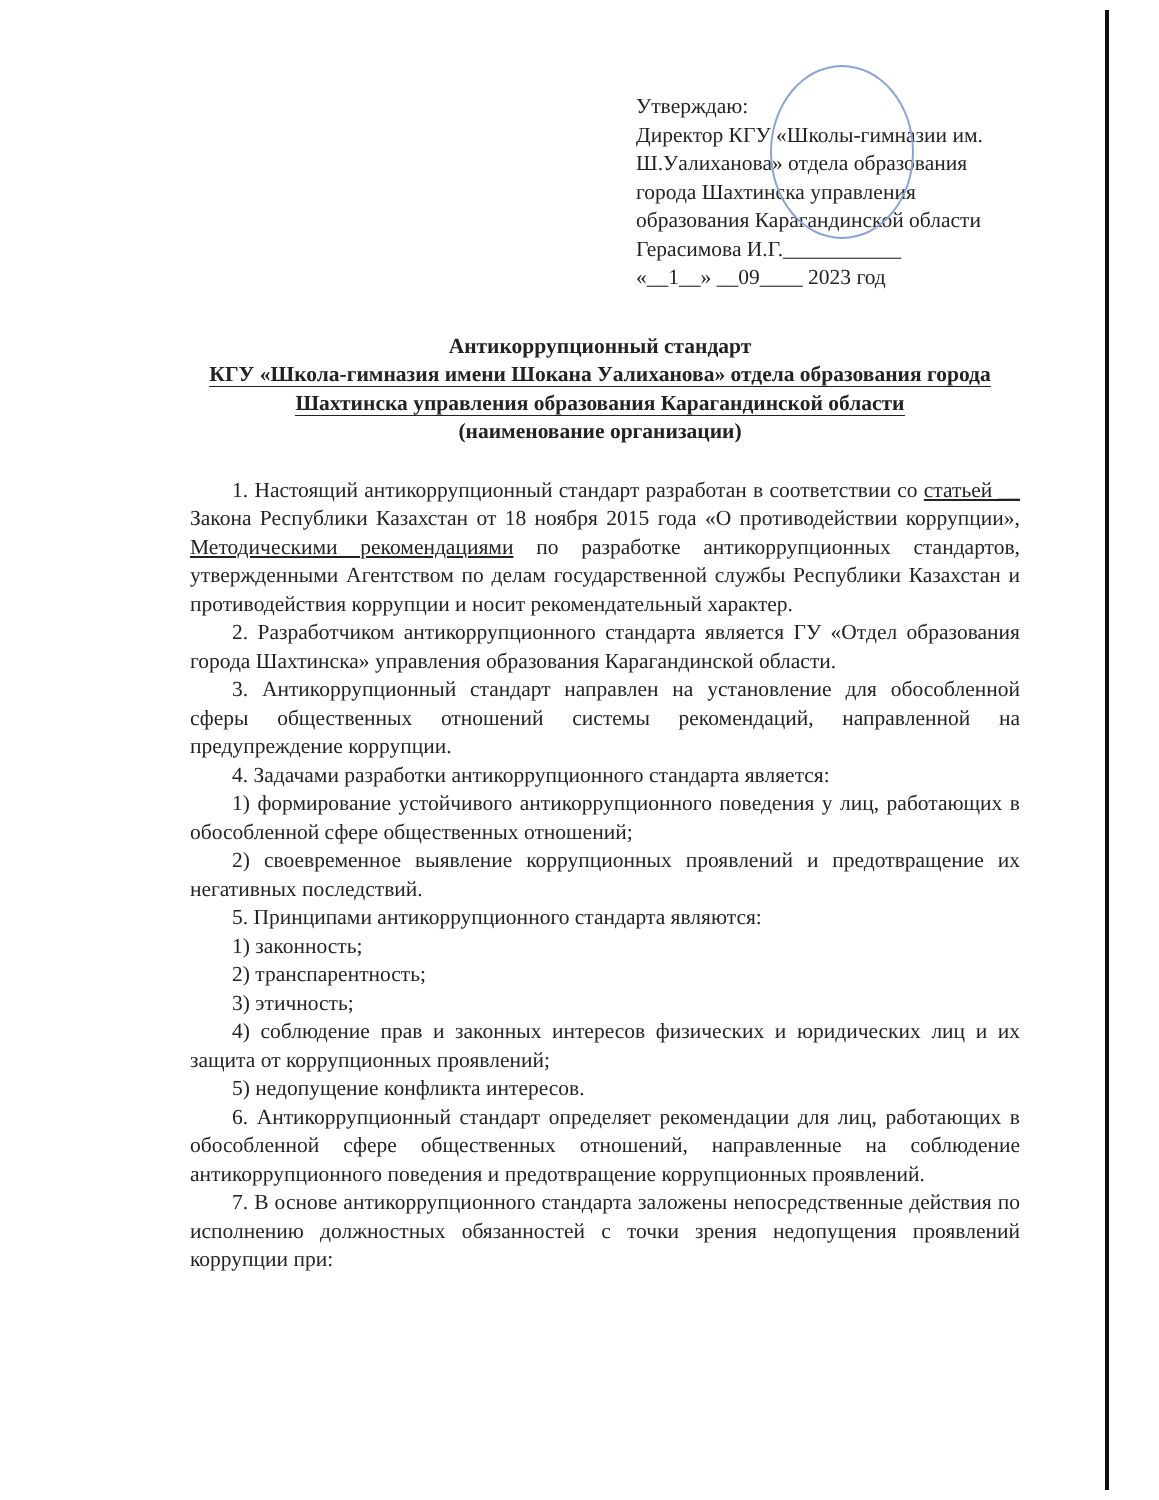Утверждаю:
Директор КГУ «Школы-гимназии им. Ш.Уалиханова» отдела образования города Шахтинска управления образования Карагандинской области
Герасимова И.Г.___________
«__1__» __09____ 2023 год
Антикоррупционный стандарт
КГУ «Школа-гимназия имени Шокана Уалиханова» отдела образования города Шахтинска управления образования Карагандинской области
(наименование организации)
1. Настоящий антикоррупционный стандарт разработан в соответствии со статьей __ Закона Республики Казахстан от 18 ноября 2015 года «О противодействии коррупции», Методическими рекомендациями по разработке антикоррупционных стандартов, утвержденными Агентством по делам государственной службы Республики Казахстан и противодействия коррупции и носит рекомендательный характер.
2. Разработчиком антикоррупционного стандарта является ГУ «Отдел образования города Шахтинска» управления образования Карагандинской области.
3. Антикоррупционный стандарт направлен на установление для обособленной сферы общественных отношений системы рекомендаций, направленной на предупреждение коррупции.
4. Задачами разработки антикоррупционного стандарта является:
1) формирование устойчивого антикоррупционного поведения у лиц, работающих в обособленной сфере общественных отношений;
2) своевременное выявление коррупционных проявлений и предотвращение их негативных последствий.
5. Принципами антикоррупционного стандарта являются:
1) законность;
2) транспарентность;
3) этичность;
4) соблюдение прав и законных интересов физических и юридических лиц и их защита от коррупционных проявлений;
5) недопущение конфликта интересов.
6. Антикоррупционный стандарт определяет рекомендации для лиц, работающих в обособленной сфере общественных отношений, направленные на соблюдение антикоррупционного поведения и предотвращение коррупционных проявлений.
7. В основе антикоррупционного стандарта заложены непосредственные действия по исполнению должностных обязанностей с точки зрения недопущения проявлений коррупции при: